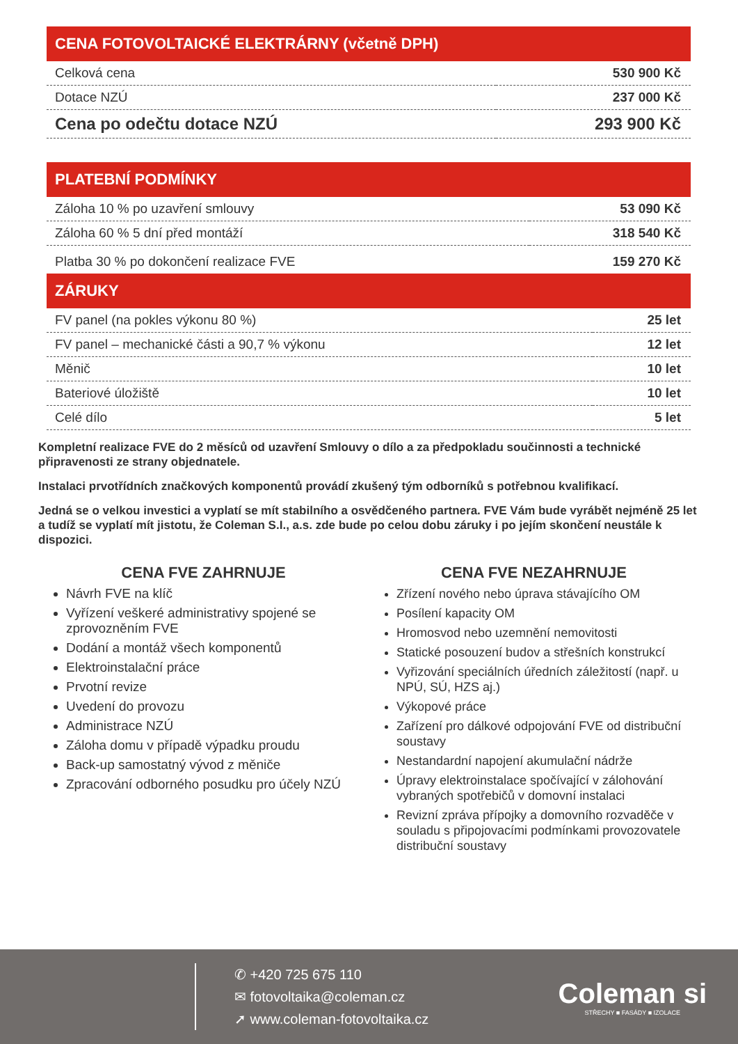CENA FOTOVOLTAICKÉ ELEKTRÁRNY (včetně DPH)
| Celková cena | 530 900 Kč |
| Dotace NZÚ | 237 000 Kč |
| Cena po odečtu dotace NZÚ | 293 900 Kč |
PLATEBNÍ PODMÍNKY
| Záloha 10 % po uzavření smlouvy | 53 090 Kč |
| Záloha 60 % 5 dní před montáží | 318 540 Kč |
| Platba 30 % po dokončení realizace FVE | 159 270 Kč |
ZÁRUKY
| FV panel (na pokles výkonu 80 %) | 25 let |
| FV panel – mechanické části a 90,7 % výkonu | 12 let |
| Měnič | 10 let |
| Bateriové úložiště | 10 let |
| Celé dílo | 5 let |
Kompletní realizace FVE do 2 měsíců od uzavření Smlouvy o dílo a za předpokladu součinnosti a technické připravenosti ze strany objednatele.
Instalaci prvotřídních značkových komponentů provádí zkušený tým odborníků s potřebnou kvalifikací.
Jedná se o velkou investici a vyplatí se mít stabilního a osvědčeného partnera. FVE Vám bude vyrábět nejméně 25 let a tudíž se vyplatí mít jistotu, že Coleman S.I., a.s. zde bude po celou dobu záruky i po jejím skončení neustále k dispozici.
CENA FVE ZAHRNUJE
Návrh FVE na klíč
Vyřízení veškeré administrativy spojené se zprovozněním FVE
Dodání a montáž všech komponentů
Elektroinstalační práce
Prvotní revize
Uvedení do provozu
Administrace NZÚ
Záloha domu v případě výpadku proudu
Back-up samostatný vývod z měniče
Zpracování odborného posudku pro účely NZÚ
CENA FVE NEZAHRNUJE
Zřízení nového nebo úprava stávajícího OM
Posílení kapacity OM
Hromosvod nebo uzemnění nemovitosti
Statické posouzení budov a střešních konstrukcí
Vyřizování speciálních úředních záležitostí (např. u NPÚ, SÚ, HZS aj.)
Výkopové práce
Zařízení pro dálkové odpojování FVE od distribuční soustavy
Nestandardní napojení akumulační nádrže
Úpravy elektroinstalace spočívající v zálohování vybraných spotřebičů v domovní instalaci
Revizní zpráva přípojky a domovního rozvaděče v souladu s připojovacími podmínkami provozovatele distribuční soustavy
✆ +420 725 675 110
✉ fotovoltaika@coleman.cz
➚ www.coleman-fotovoltaika.cz
Coleman si
STŘECHY ■ FASÁDY ■ IZOLACE